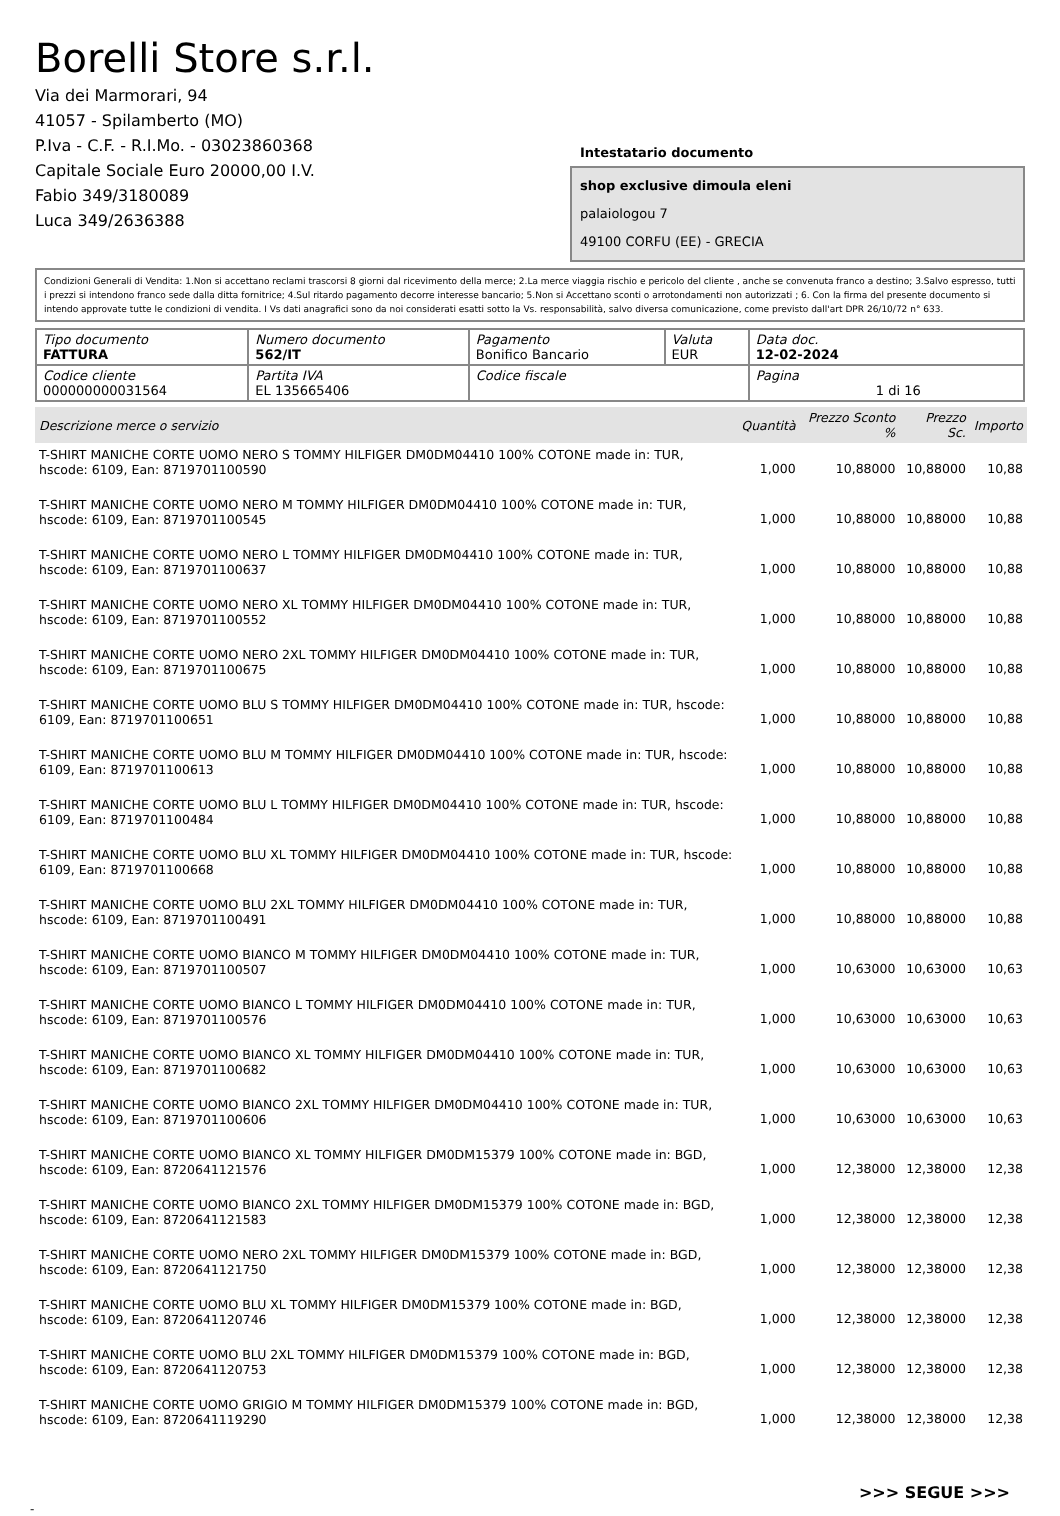Borelli Store s.r.l.
Via dei Marmorari, 94
41057 - Spilamberto (MO)
P.Iva - C.F. - R.I.Mo. - 03023860368
Capitale Sociale Euro 20000,00 I.V.
Fabio 349/3180089
Luca 349/2636388
Intestatario documento
shop exclusive dimoula eleni
palaiologou 7
49100 CORFU (EE) - GRECIA
Condizioni Generali di Vendita: 1.Non si accettano reclami trascorsi 8 giorni dal ricevimento della merce; 2.La merce viaggia rischio e pericolo del cliente , anche se convenuta franco a destino; 3.Salvo espresso, tutti i prezzi si intendono franco sede dalla ditta fornitrice; 4.Sul ritardo pagamento decorre interesse bancario; 5.Non si Accettano sconti o arrotondamenti non autorizzati ; 6. Con la firma del presente documento si intendo approvate tutte le condizioni di vendita. I Vs dati anagrafici sono da noi considerati esatti sotto la Vs. responsabilità, salvo diversa comunicazione, come previsto dall'art DPR 26/10/72 n° 633.
| Tipo documento FATTURA | Numero documento 562/IT | Pagamento Bonifico Bancario | Valuta EUR | Data doc. 12-02-2024 |
| Codice cliente 000000000031564 | Partita IVA EL 135665406 | Codice fiscale | | Pagina 1 di 16 |
| Descrizione merce o servizio | Quantità | Prezzo Sconto % | Prezzo Sc. | Importo |
| --- | --- | --- | --- | --- |
| T-SHIRT MANICHE CORTE UOMO NERO S TOMMY HILFIGER DM0DM04410 100% COTONE made in: TUR, hscode: 6109, Ean: 8719701100590 | 1,000 | 10,88000 | 10,88000 | 10,88 |
| T-SHIRT MANICHE CORTE UOMO NERO M TOMMY HILFIGER DM0DM04410 100% COTONE made in: TUR, hscode: 6109, Ean: 8719701100545 | 1,000 | 10,88000 | 10,88000 | 10,88 |
| T-SHIRT MANICHE CORTE UOMO NERO L TOMMY HILFIGER DM0DM04410 100% COTONE made in: TUR, hscode: 6109, Ean: 8719701100637 | 1,000 | 10,88000 | 10,88000 | 10,88 |
| T-SHIRT MANICHE CORTE UOMO NERO XL TOMMY HILFIGER DM0DM04410 100% COTONE made in: TUR, hscode: 6109, Ean: 8719701100552 | 1,000 | 10,88000 | 10,88000 | 10,88 |
| T-SHIRT MANICHE CORTE UOMO NERO 2XL TOMMY HILFIGER DM0DM04410 100% COTONE made in: TUR, hscode: 6109, Ean: 8719701100675 | 1,000 | 10,88000 | 10,88000 | 10,88 |
| T-SHIRT MANICHE CORTE UOMO BLU S TOMMY HILFIGER DM0DM04410 100% COTONE made in: TUR, hscode: 6109, Ean: 8719701100651 | 1,000 | 10,88000 | 10,88000 | 10,88 |
| T-SHIRT MANICHE CORTE UOMO BLU M TOMMY HILFIGER DM0DM04410 100% COTONE made in: TUR, hscode: 6109, Ean: 8719701100613 | 1,000 | 10,88000 | 10,88000 | 10,88 |
| T-SHIRT MANICHE CORTE UOMO BLU L TOMMY HILFIGER DM0DM04410 100% COTONE made in: TUR, hscode: 6109, Ean: 8719701100484 | 1,000 | 10,88000 | 10,88000 | 10,88 |
| T-SHIRT MANICHE CORTE UOMO BLU XL TOMMY HILFIGER DM0DM04410 100% COTONE made in: TUR, hscode: 6109, Ean: 8719701100668 | 1,000 | 10,88000 | 10,88000 | 10,88 |
| T-SHIRT MANICHE CORTE UOMO BLU 2XL TOMMY HILFIGER DM0DM04410 100% COTONE made in: TUR, hscode: 6109, Ean: 8719701100491 | 1,000 | 10,88000 | 10,88000 | 10,88 |
| T-SHIRT MANICHE CORTE UOMO BIANCO M TOMMY HILFIGER DM0DM04410 100% COTONE made in: TUR, hscode: 6109, Ean: 8719701100507 | 1,000 | 10,63000 | 10,63000 | 10,63 |
| T-SHIRT MANICHE CORTE UOMO BIANCO L TOMMY HILFIGER DM0DM04410 100% COTONE made in: TUR, hscode: 6109, Ean: 8719701100576 | 1,000 | 10,63000 | 10,63000 | 10,63 |
| T-SHIRT MANICHE CORTE UOMO BIANCO XL TOMMY HILFIGER DM0DM04410 100% COTONE made in: TUR, hscode: 6109, Ean: 8719701100682 | 1,000 | 10,63000 | 10,63000 | 10,63 |
| T-SHIRT MANICHE CORTE UOMO BIANCO 2XL TOMMY HILFIGER DM0DM04410 100% COTONE made in: TUR, hscode: 6109, Ean: 8719701100606 | 1,000 | 10,63000 | 10,63000 | 10,63 |
| T-SHIRT MANICHE CORTE UOMO BIANCO XL TOMMY HILFIGER DM0DM15379 100% COTONE made in: BGD, hscode: 6109, Ean: 8720641121576 | 1,000 | 12,38000 | 12,38000 | 12,38 |
| T-SHIRT MANICHE CORTE UOMO BIANCO 2XL TOMMY HILFIGER DM0DM15379 100% COTONE made in: BGD, hscode: 6109, Ean: 8720641121583 | 1,000 | 12,38000 | 12,38000 | 12,38 |
| T-SHIRT MANICHE CORTE UOMO NERO 2XL TOMMY HILFIGER DM0DM15379 100% COTONE made in: BGD, hscode: 6109, Ean: 8720641121750 | 1,000 | 12,38000 | 12,38000 | 12,38 |
| T-SHIRT MANICHE CORTE UOMO BLU XL TOMMY HILFIGER DM0DM15379 100% COTONE made in: BGD, hscode: 6109, Ean: 8720641120746 | 1,000 | 12,38000 | 12,38000 | 12,38 |
| T-SHIRT MANICHE CORTE UOMO BLU 2XL TOMMY HILFIGER DM0DM15379 100% COTONE made in: BGD, hscode: 6109, Ean: 8720641120753 | 1,000 | 12,38000 | 12,38000 | 12,38 |
| T-SHIRT MANICHE CORTE UOMO GRIGIO M TOMMY HILFIGER DM0DM15379 100% COTONE made in: BGD, hscode: 6109, Ean: 8720641119290 | 1,000 | 12,38000 | 12,38000 | 12,38 |
>>> SEGUE >>>
-